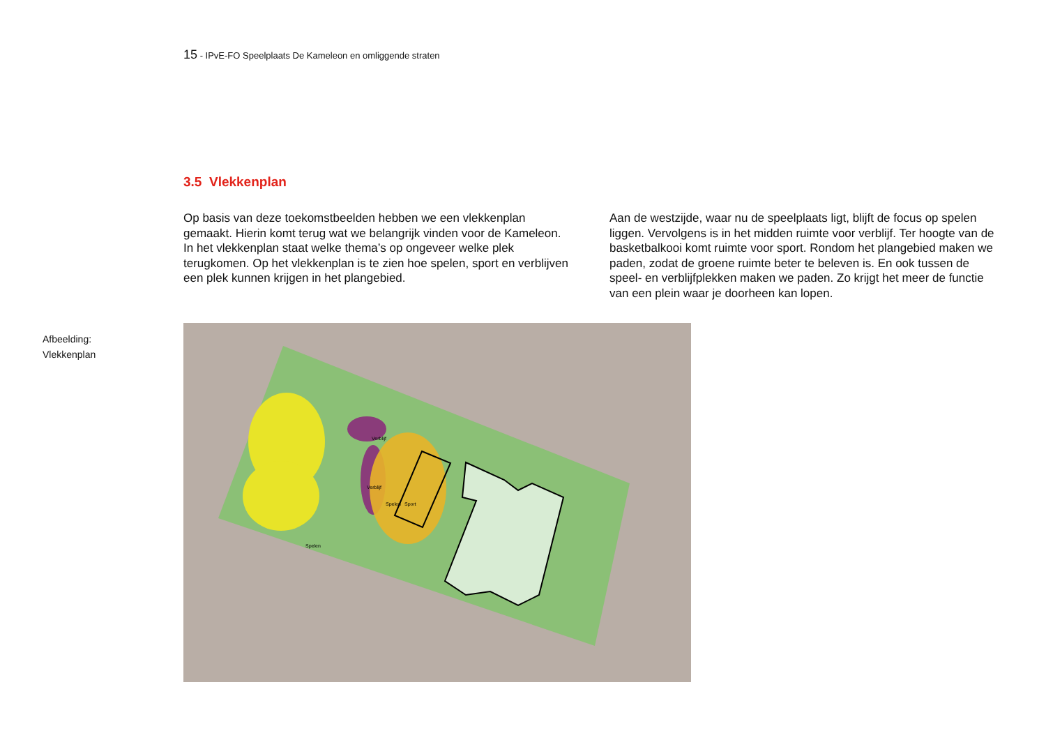15 - IPvE-FO Speelplaats De Kameleon en omliggende straten
3.5 Vlekkenplan
Op basis van deze toekomstbeelden hebben we een vlekkenplan gemaakt. Hierin komt terug wat we belangrijk vinden voor de Kameleon. In het vlekkenplan staat welke thema’s op ongeveer welke plek terugkomen. Op het vlekkenplan is te zien hoe spelen, sport en verblijven een plek kunnen krijgen in het plangebied.
Aan de westzijde, waar nu de speelplaats ligt, blijft de focus op spelen liggen. Vervolgens is in het midden ruimte voor verblijf. Ter hoogte van de basketbalkooi komt ruimte voor sport. Rondom het plangebied maken we paden, zodat de groene ruimte beter te beleven is. En ook tussen de speel- en verblijfplekken maken we paden. Zo krijgt het meer de functie van een plein waar je doorheen kan lopen.
Afbeelding:
Vlekkenplan
Verblijf
Verblijf
Spelen
Spelen
Sport